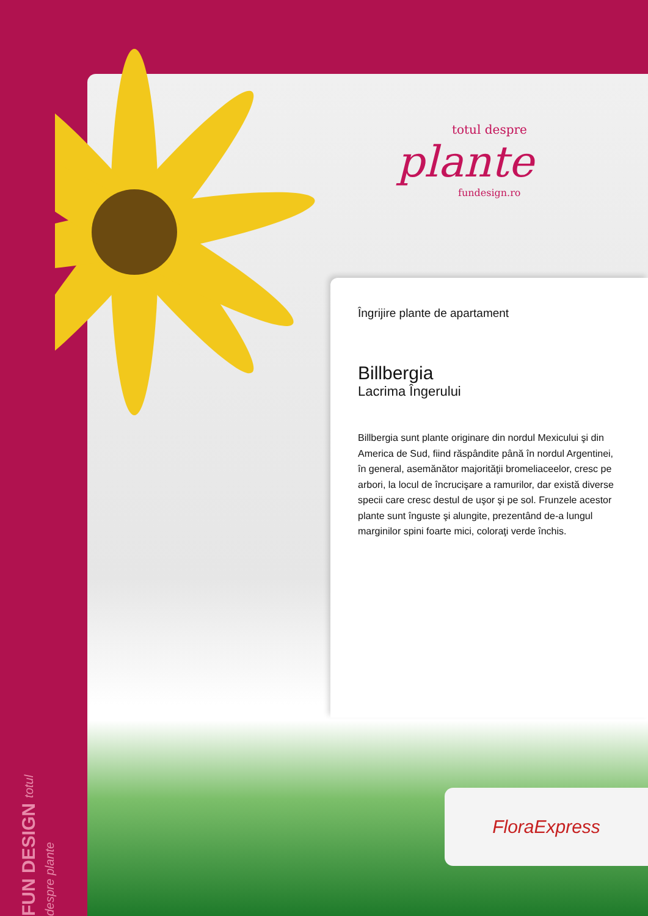totul despre
plante
fundesign.ro
Îngrijire plante de apartament
Billbergia
Lacrima Îngerului
Billbergia sunt plante originare din nordul Mexicului şi din America de Sud, fiind răspândite până în nordul Argentinei, în general, asemănător majorităţii bromeliaceelor, cresc pe arbori, la locul de încrucişare a ramurilor, dar există diverse specii care cresc destul de uşor şi pe sol. Frunzele acestor plante sunt înguste şi alungite, prezentând de-a lungul marginilor spini foarte mici, coloraţi verde închis.
FUN DESIGN totul despre plante
FloraExpress